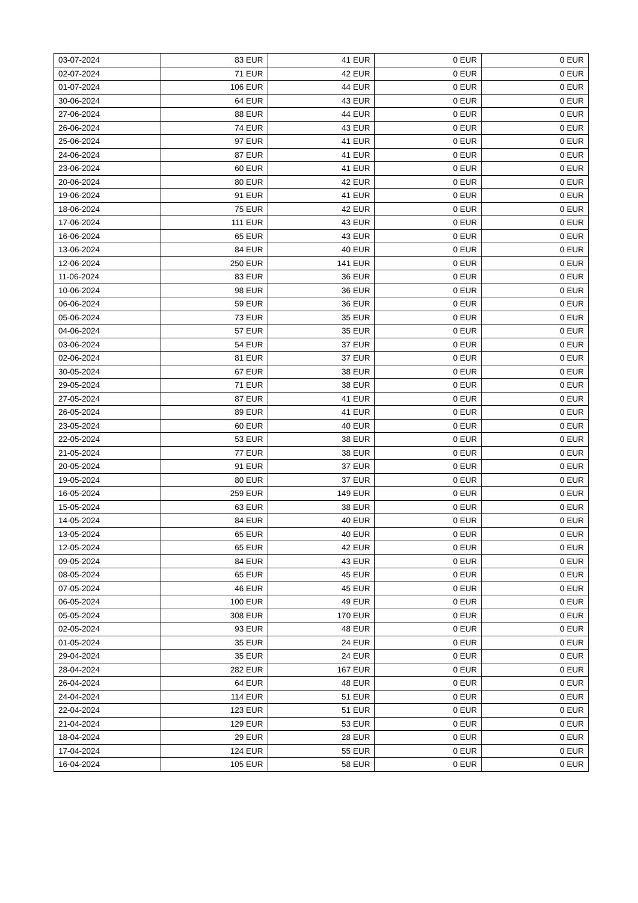| 03-07-2024 | 83 EUR | 41 EUR | 0 EUR | 0 EUR |
| 02-07-2024 | 71 EUR | 42 EUR | 0 EUR | 0 EUR |
| 01-07-2024 | 106 EUR | 44 EUR | 0 EUR | 0 EUR |
| 30-06-2024 | 64 EUR | 43 EUR | 0 EUR | 0 EUR |
| 27-06-2024 | 88 EUR | 44 EUR | 0 EUR | 0 EUR |
| 26-06-2024 | 74 EUR | 43 EUR | 0 EUR | 0 EUR |
| 25-06-2024 | 97 EUR | 41 EUR | 0 EUR | 0 EUR |
| 24-06-2024 | 87 EUR | 41 EUR | 0 EUR | 0 EUR |
| 23-06-2024 | 60 EUR | 41 EUR | 0 EUR | 0 EUR |
| 20-06-2024 | 80 EUR | 42 EUR | 0 EUR | 0 EUR |
| 19-06-2024 | 91 EUR | 41 EUR | 0 EUR | 0 EUR |
| 18-06-2024 | 75 EUR | 42 EUR | 0 EUR | 0 EUR |
| 17-06-2024 | 111 EUR | 43 EUR | 0 EUR | 0 EUR |
| 16-06-2024 | 65 EUR | 43 EUR | 0 EUR | 0 EUR |
| 13-06-2024 | 84 EUR | 40 EUR | 0 EUR | 0 EUR |
| 12-06-2024 | 250 EUR | 141 EUR | 0 EUR | 0 EUR |
| 11-06-2024 | 83 EUR | 36 EUR | 0 EUR | 0 EUR |
| 10-06-2024 | 98 EUR | 36 EUR | 0 EUR | 0 EUR |
| 06-06-2024 | 59 EUR | 36 EUR | 0 EUR | 0 EUR |
| 05-06-2024 | 73 EUR | 35 EUR | 0 EUR | 0 EUR |
| 04-06-2024 | 57 EUR | 35 EUR | 0 EUR | 0 EUR |
| 03-06-2024 | 54 EUR | 37 EUR | 0 EUR | 0 EUR |
| 02-06-2024 | 81 EUR | 37 EUR | 0 EUR | 0 EUR |
| 30-05-2024 | 67 EUR | 38 EUR | 0 EUR | 0 EUR |
| 29-05-2024 | 71 EUR | 38 EUR | 0 EUR | 0 EUR |
| 27-05-2024 | 87 EUR | 41 EUR | 0 EUR | 0 EUR |
| 26-05-2024 | 89 EUR | 41 EUR | 0 EUR | 0 EUR |
| 23-05-2024 | 60 EUR | 40 EUR | 0 EUR | 0 EUR |
| 22-05-2024 | 53 EUR | 38 EUR | 0 EUR | 0 EUR |
| 21-05-2024 | 77 EUR | 38 EUR | 0 EUR | 0 EUR |
| 20-05-2024 | 91 EUR | 37 EUR | 0 EUR | 0 EUR |
| 19-05-2024 | 80 EUR | 37 EUR | 0 EUR | 0 EUR |
| 16-05-2024 | 259 EUR | 149 EUR | 0 EUR | 0 EUR |
| 15-05-2024 | 63 EUR | 38 EUR | 0 EUR | 0 EUR |
| 14-05-2024 | 84 EUR | 40 EUR | 0 EUR | 0 EUR |
| 13-05-2024 | 65 EUR | 40 EUR | 0 EUR | 0 EUR |
| 12-05-2024 | 65 EUR | 42 EUR | 0 EUR | 0 EUR |
| 09-05-2024 | 84 EUR | 43 EUR | 0 EUR | 0 EUR |
| 08-05-2024 | 65 EUR | 45 EUR | 0 EUR | 0 EUR |
| 07-05-2024 | 46 EUR | 45 EUR | 0 EUR | 0 EUR |
| 06-05-2024 | 100 EUR | 49 EUR | 0 EUR | 0 EUR |
| 05-05-2024 | 308 EUR | 170 EUR | 0 EUR | 0 EUR |
| 02-05-2024 | 93 EUR | 48 EUR | 0 EUR | 0 EUR |
| 01-05-2024 | 35 EUR | 24 EUR | 0 EUR | 0 EUR |
| 29-04-2024 | 35 EUR | 24 EUR | 0 EUR | 0 EUR |
| 28-04-2024 | 282 EUR | 167 EUR | 0 EUR | 0 EUR |
| 26-04-2024 | 64 EUR | 48 EUR | 0 EUR | 0 EUR |
| 24-04-2024 | 114 EUR | 51 EUR | 0 EUR | 0 EUR |
| 22-04-2024 | 123 EUR | 51 EUR | 0 EUR | 0 EUR |
| 21-04-2024 | 129 EUR | 53 EUR | 0 EUR | 0 EUR |
| 18-04-2024 | 29 EUR | 28 EUR | 0 EUR | 0 EUR |
| 17-04-2024 | 124 EUR | 55 EUR | 0 EUR | 0 EUR |
| 16-04-2024 | 105 EUR | 58 EUR | 0 EUR | 0 EUR |